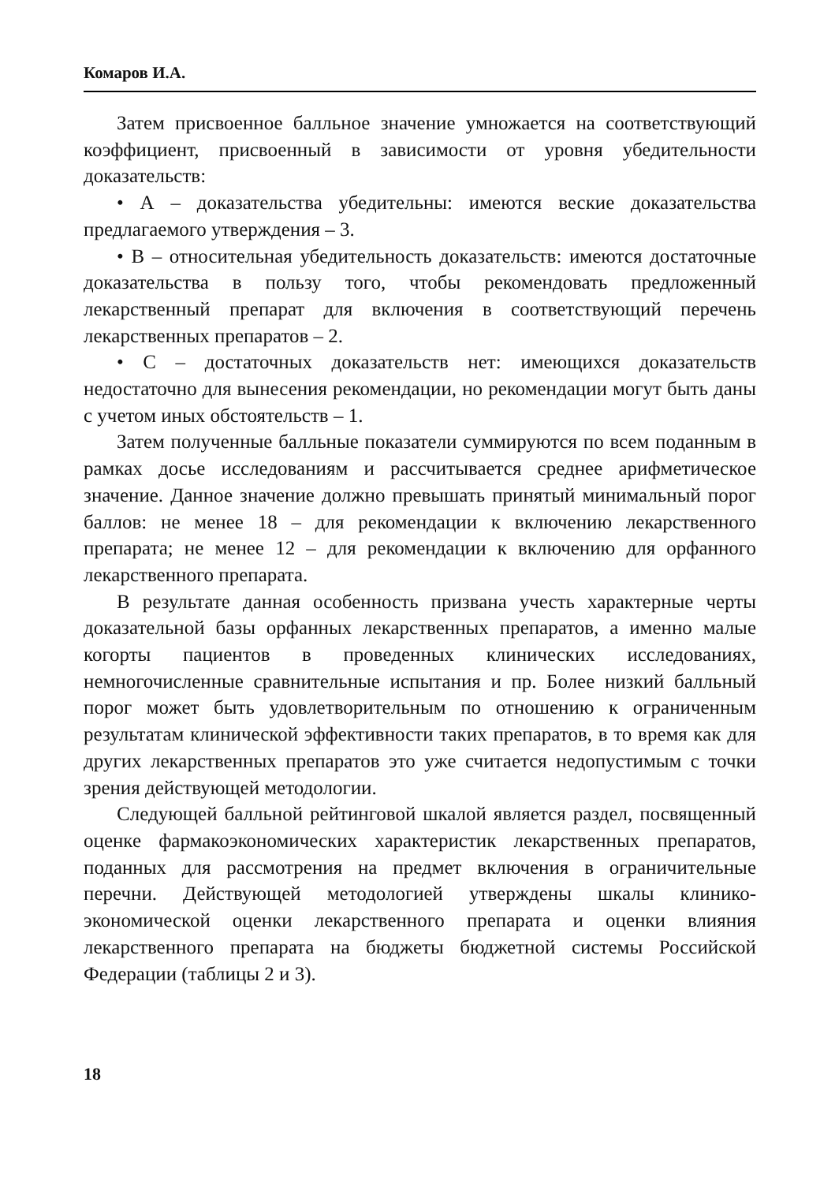Комаров И.А.
Затем присвоенное балльное значение умножается на соответствующий коэффициент, присвоенный в зависимости от уровня убедительности доказательств:
• А – доказательства убедительны: имеются веские доказательства предлагаемого утверждения – 3.
• В – относительная убедительность доказательств: имеются достаточные доказательства в пользу того, чтобы рекомендовать предложенный лекарственный препарат для включения в соответствующий перечень лекарственных препаратов – 2.
• С – достаточных доказательств нет: имеющихся доказательств недостаточно для вынесения рекомендации, но рекомендации могут быть даны с учетом иных обстоятельств – 1.
Затем полученные балльные показатели суммируются по всем поданным в рамках досье исследованиям и рассчитывается среднее арифметическое значение. Данное значение должно превышать принятый минимальный порог баллов: не менее 18 – для рекомендации к включению лекарственного препарата; не менее 12 – для рекомендации к включению для орфанного лекарственного препарата.
В результате данная особенность призвана учесть характерные черты доказательной базы орфанных лекарственных препаратов, а именно малые когорты пациентов в проведенных клинических исследованиях, немногочисленные сравнительные испытания и пр. Более низкий балльный порог может быть удовлетворительным по отношению к ограниченным результатам клинической эффективности таких препаратов, в то время как для других лекарственных препаратов это уже считается недопустимым с точки зрения действующей методологии.
Следующей балльной рейтинговой шкалой является раздел, посвященный оценке фармакоэкономических характеристик лекарственных препаратов, поданных для рассмотрения на предмет включения в ограничительные перечни. Действующей методологией утверждены шкалы клинико-экономической оценки лекарственного препарата и оценки влияния лекарственного препарата на бюджеты бюджетной системы Российской Федерации (таблицы 2 и 3).
18